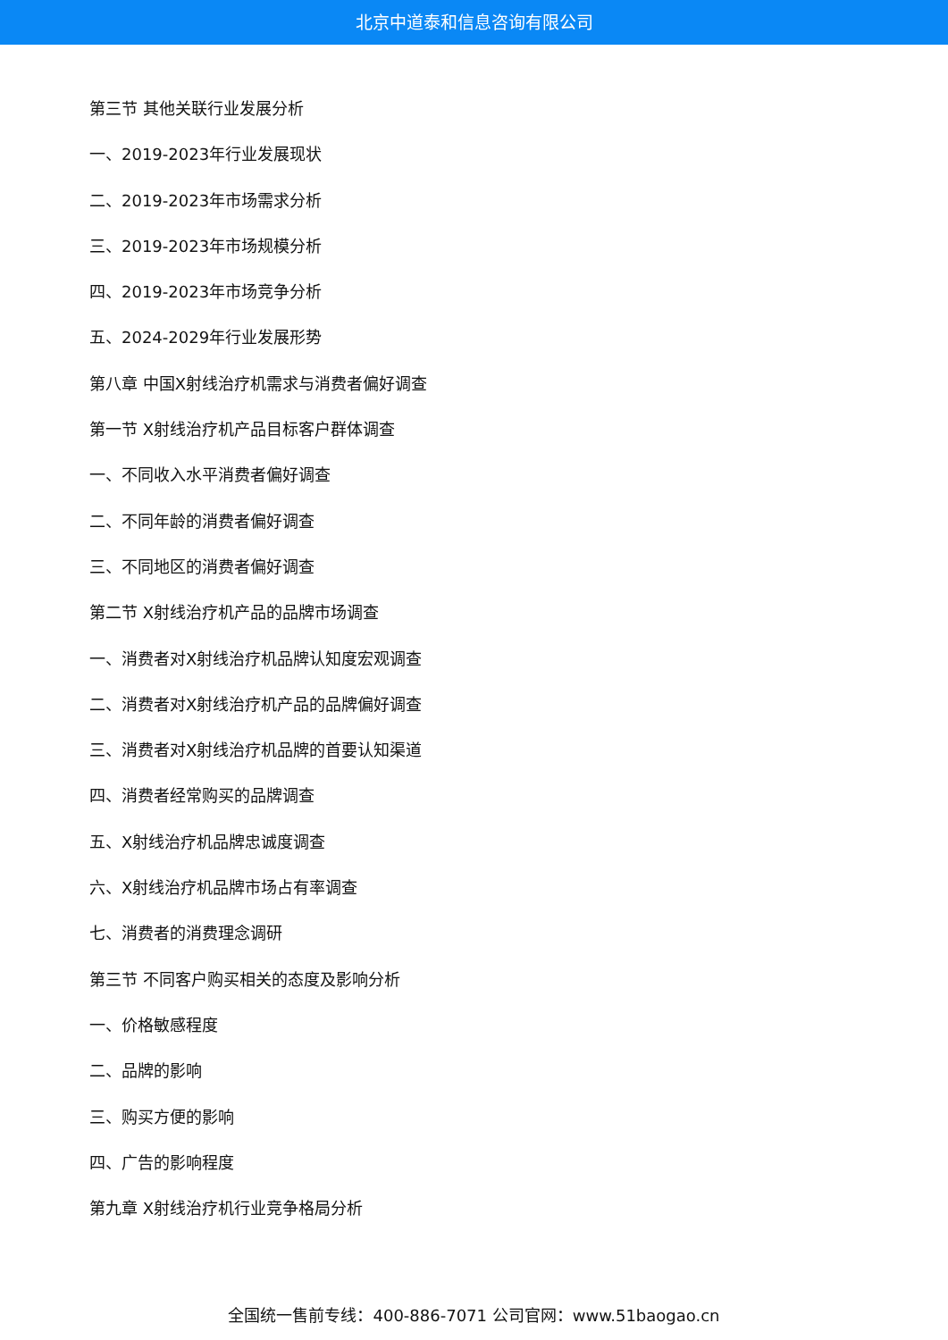北京中道泰和信息咨询有限公司
第三节 其他关联行业发展分析
一、2019-2023年行业发展现状
二、2019-2023年市场需求分析
三、2019-2023年市场规模分析
四、2019-2023年市场竞争分析
五、2024-2029年行业发展形势
第八章 中国X射线治疗机需求与消费者偏好调查
第一节 X射线治疗机产品目标客户群体调查
一、不同收入水平消费者偏好调查
二、不同年龄的消费者偏好调查
三、不同地区的消费者偏好调查
第二节 X射线治疗机产品的品牌市场调查
一、消费者对X射线治疗机品牌认知度宏观调查
二、消费者对X射线治疗机产品的品牌偏好调查
三、消费者对X射线治疗机品牌的首要认知渠道
四、消费者经常购买的品牌调查
五、X射线治疗机品牌忠诚度调查
六、X射线治疗机品牌市场占有率调查
七、消费者的消费理念调研
第三节 不同客户购买相关的态度及影响分析
一、价格敏感程度
二、品牌的影响
三、购买方便的影响
四、广告的影响程度
第九章 X射线治疗机行业竞争格局分析
全国统一售前专线：400-886-7071 公司官网：www.51baogao.cn